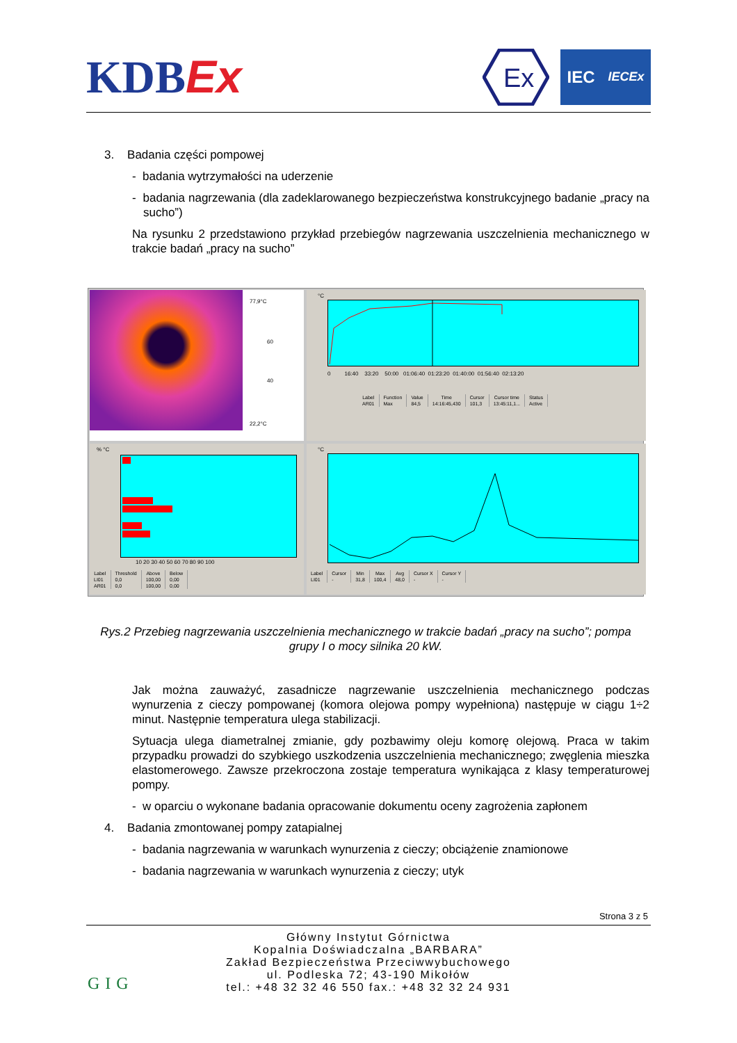KDBEx
Ex
IEC IECEx
3. Badania części pompowej
- badania wytrzymałości na uderzenie
- badania nagrzewania (dla zadeklarowanego bezpieczeństwa konstrukcyjnego badanie „pracy na sucho”)
Na rysunku 2 przedstawiono przykład przebiegów nagrzewania uszczelnienia mechanicznego w trakcie badań „pracy na sucho”
77,9°C
60
40
22,2°C
°C
0 16:40 33:20 50:00 01:06:40 01:23:20 01:40:00 01:56:40 02:13:20
| Label | Function | Value | Time | Cursor | Cursor time | Status |
| --- | --- | --- | --- | --- | --- | --- |
| AR01 | Max | 84,5 | 14:16:45,430 | 101,3 | 13:45:11,1... | Active |
% °C
10 20 30 40 50 60 70 80 90 100
| Label | Threshold | Above | Below |
| --- | --- | --- | --- |
| LI01 | 0,0 | 100,00 | 0,00 |
| AR01 | 0,0 | 100,00 | 0,00 |
°C
| Label | Cursor | Min | Max | Avg | Cursor X | Cursor Y |
| --- | --- | --- | --- | --- | --- | --- |
| LI01 | - | 31,8 | 100,4 | 48,0 | - | - |
Rys.2 Przebieg nagrzewania uszczelnienia mechanicznego w trakcie badań „pracy na sucho”; pompa grupy I o mocy silnika 20 kW.
Jak można zauważyć, zasadnicze nagrzewanie uszczelnienia mechanicznego podczas wynurzenia z cieczy pompowanej (komora olejowa pompy wypełniona) następuje w ciągu 1÷2 minut. Następnie temperatura ulega stabilizacji.
Sytuacja ulega diametralnej zmianie, gdy pozbawimy oleju komorę olejową. Praca w takim przypadku prowadzi do szybkiego uszkodzenia uszczelnienia mechanicznego; zwęglenia mieszka elastomerowego. Zawsze przekroczona zostaje temperatura wynikająca z klasy temperaturowej pompy.
- w oparciu o wykonane badania opracowanie dokumentu oceny zagrożenia zapłonem
4. Badania zmontowanej pompy zatapialnej
- badania nagrzewania w warunkach wynurzenia z cieczy; obciążenie znamionowe
- badania nagrzewania w warunkach wynurzenia z cieczy; utyk
Strona 3 z 5
GIG
Główny Instytut Górnictwa
Kopalnia Doświadczalna „BARBARA”
Zakład Bezpieczeństwa Przeciwwybuchowego
ul. Podleska 72; 43-190 Mikołów
tel.: +48 32 32 46 550 fax.: +48 32 32 24 931